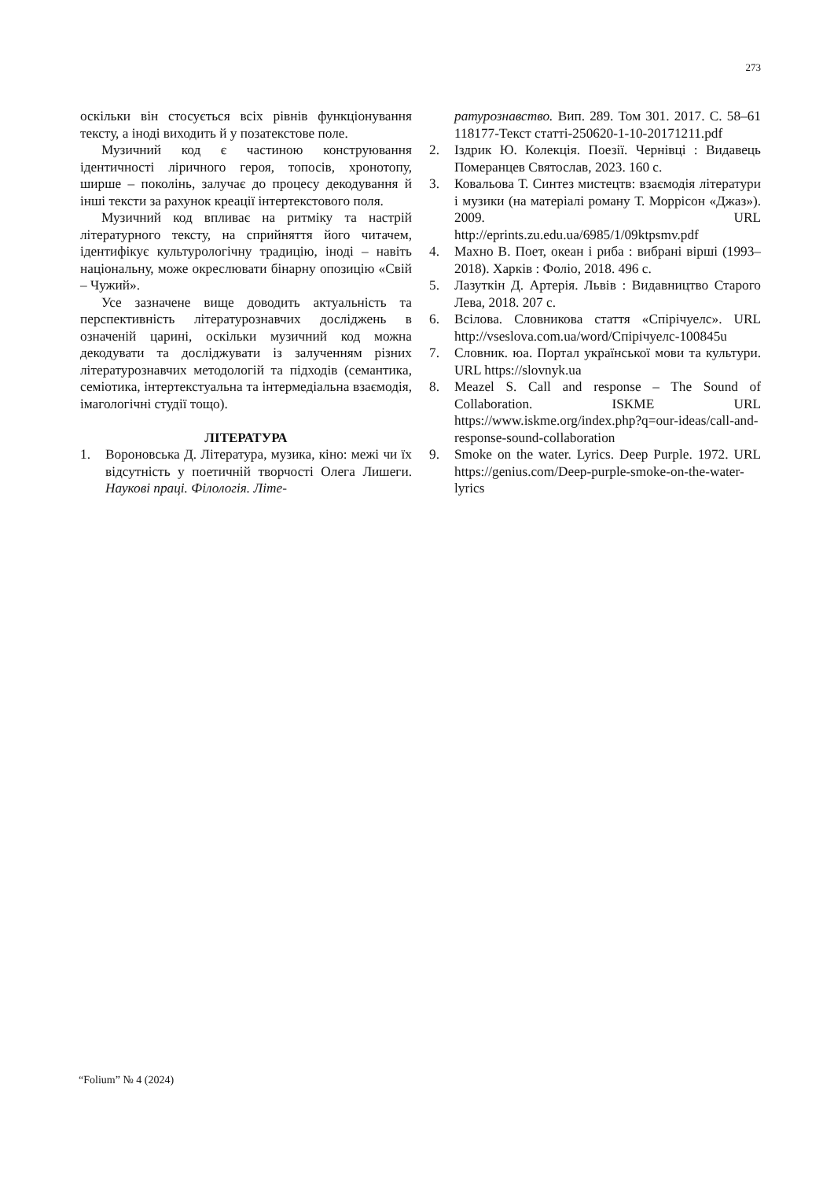273
оскільки він стосується всіх рівнів функціонування тексту, а іноді виходить й у позатекстове поле.
Музичний код є частиною конструювання ідентичності ліричного героя, топосів, хронотопу, ширше – поколінь, залучає до процесу декодування й інші тексти за рахунок креації інтертекстового поля.
Музичний код впливає на ритміку та настрій літературного тексту, на сприйняття його читачем, ідентифікує культурологічну традицію, іноді – навіть національну, може окреслювати бінарну опозицію «Свій – Чужий».
Усе зазначене вище доводить актуальність та перспективність літературознавчих досліджень в означеній царині, оскільки музичний код можна декодувати та досліджувати із залученням різних літературознавчих методологій та підходів (семантика, семіотика, інтертекстуальна та інтермедіальна взаємодія, імагологічні студії тощо).
ЛІТЕРАТУРА
1. Вороновська Д. Література, музика, кіно: межі чи їх відсутність у поетичній творчості Олега Лишеги. Наукові праці. Філологія. Літе-
ратурознавство. Вип. 289. Том 301. 2017. С. 58–61 118177-Текст статті-250620-1-10-20171211.pdf
2. Іздрик Ю. Колекція. Поезії. Чернівці : Видавець Померанцев Святослав, 2023. 160 с.
3. Ковальова Т. Синтез мистецтв: взаємодія літератури і музики (на матеріалі роману Т. Моррісон «Джаз»). 2009. URL http://eprints.zu.edu.ua/6985/1/09ktpsmv.pdf
4. Махно В. Поет, океан і риба : вибрані вірші (1993–2018). Харків : Фоліо, 2018. 496 с.
5. Лазуткін Д. Артерія. Львів : Видавництво Старого Лева, 2018. 207 с.
6. Всілова. Словникова стаття «Спірічуелс». URL http://vseslova.com.ua/word/Спірічуелс-100845u
7. Словник. юа. Портал української мови та культури. URL https://slovnyk.ua
8. Meazel S. Call and response – The Sound of Collaboration. ISKME URL https://www.iskme.org/index.php?q=our-ideas/call-and-response-sound-collaboration
9. Smoke on the water. Lyrics. Deep Purple. 1972. URL https://genius.com/Deep-purple-smoke-on-the-water-lyrics
“Folium” № 4 (2024)